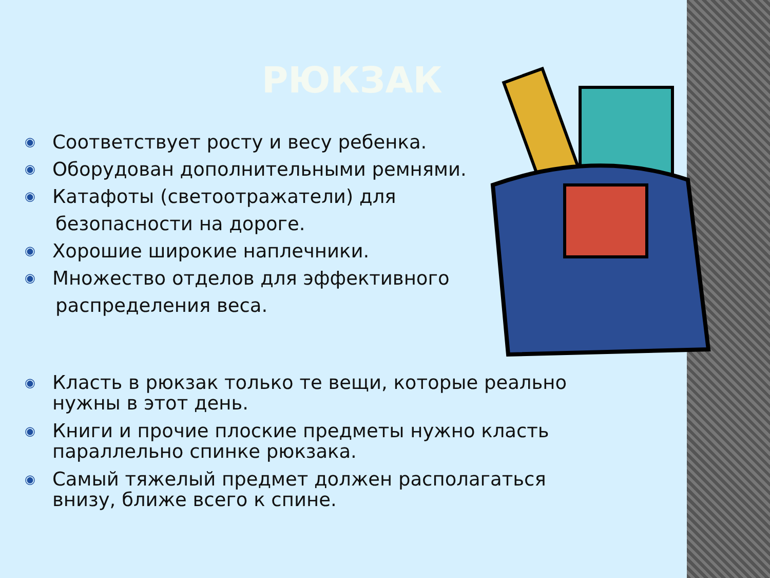РЮКЗАК
◉ Соответствует росту и весу ребенка.
◉ Оборудован дополнительными ремнями.
◉ Катафоты (светоотражатели) для
безопасности на дороге.
◉ Хорошие широкие наплечники.
◉ Множество отделов для эффективного
распределения веса.
◉ Класть в рюкзак только те вещи, которые реально нужны в этот день.
◉ Книги и прочие плоские предметы нужно класть параллельно спинке рюкзака.
◉ Самый тяжелый предмет должен располагаться внизу, ближе всего к спине.